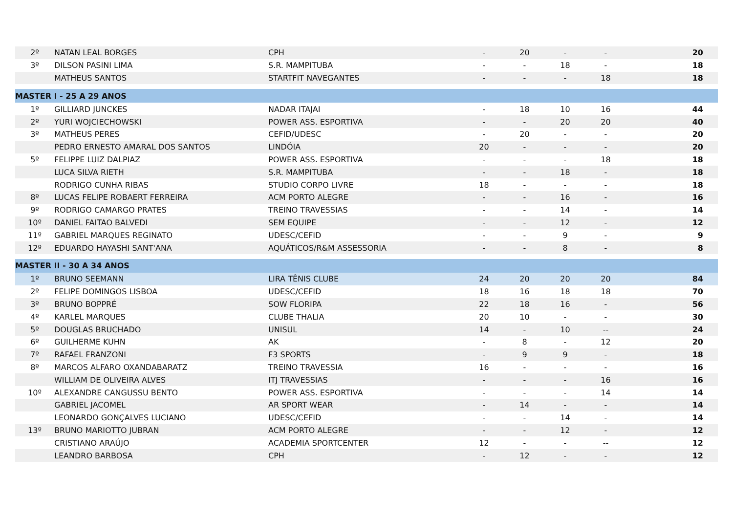| 2º | NATAN LEAL BORGES | CPH | - | 20 | - | - | 20 |
| 3º | DILSON PASINI LIMA | S.R. MAMPITUBA | - | - | 18 | - | 18 |
| | MATHEUS SANTOS | STARTFIT NAVEGANTES | - | - | - | 18 | 18 |
| MASTER I - 25 A 29 ANOS | | | | | | | |
| 1º | GILLIARD JUNCKES | NADAR ITAJAI | - | 18 | 10 | 16 | 44 |
| 2º | YURI WOJCIECHOWSKI | POWER ASS. ESPORTIVA | - | - | 20 | 20 | 40 |
| 3º | MATHEUS PERES | CEFID/UDESC | - | 20 | - | - | 20 |
| | PEDRO ERNESTO AMARAL DOS SANTOS | LINDÓIA | 20 | - | - | - | 20 |
| 5º | FELIPPE LUIZ DALPIAZ | POWER ASS. ESPORTIVA | - | - | - | 18 | 18 |
| | LUCA SILVA RIETH | S.R. MAMPITUBA | - | - | 18 | - | 18 |
| | RODRIGO CUNHA RIBAS | STUDIO CORPO LIVRE | 18 | - | - | - | 18 |
| 8º | LUCAS FELIPE ROBAERT FERREIRA | ACM PORTO ALEGRE | - | - | 16 | - | 16 |
| 9º | RODRIGO CAMARGO PRATES | TREINO TRAVESSIAS | - | - | 14 | - | 14 |
| 10º | DANIEL FAITAO BALVEDI | SEM EQUIPE | - | - | 12 | - | 12 |
| 11º | GABRIEL MARQUES REGINATO | UDESC/CEFID | - | - | 9 | - | 9 |
| 12º | EDUARDO HAYASHI SANT'ANA | AQUÁTICOS/R&M ASSESSORIA | - | - | 8 | - | 8 |
| MASTER II - 30 A 34 ANOS | | | | | | | |
| 1º | BRUNO SEEMANN | LIRA TÊNIS CLUBE | 24 | 20 | 20 | 20 | 84 |
| 2º | FELIPE DOMINGOS LISBOA | UDESC/CEFID | 18 | 16 | 18 | 18 | 70 |
| 3º | BRUNO BOPPRÉ | SOW FLORIPA | 22 | 18 | 16 | - | 56 |
| 4º | KARLEL MARQUES | CLUBE THALIA | 20 | 10 | - | - | 30 |
| 5º | DOUGLAS BRUCHADO | UNISUL | 14 | - | 10 | -- | 24 |
| 6º | GUILHERME KUHN | AK | - | 8 | - | 12 | 20 |
| 7º | RAFAEL FRANZONI | F3 SPORTS | - | 9 | 9 | - | 18 |
| 8º | MARCOS ALFARO OXANDABARATZ | TREINO TRAVESSIA | 16 | - | - | - | 16 |
| | WILLIAM DE OLIVEIRA ALVES | ITJ TRAVESSIAS | - | - | - | 16 | 16 |
| 10º | ALEXANDRE CANGUSSU BENTO | POWER ASS. ESPORTIVA | - | - | - | 14 | 14 |
| | GABRIEL JACOMEL | AR SPORT WEAR | - | 14 | - | - | 14 |
| | LEONARDO GONÇALVES LUCIANO | UDESC/CEFID | - | - | 14 | - | 14 |
| 13º | BRUNO MARIOTTO JUBRAN | ACM PORTO ALEGRE | - | - | 12 | - | 12 |
| | CRISTIANO ARAÚJO | ACADEMIA SPORTCENTER | 12 | - | - | -- | 12 |
| | LEANDRO BARBOSA | CPH | - | 12 | - | - | 12 |